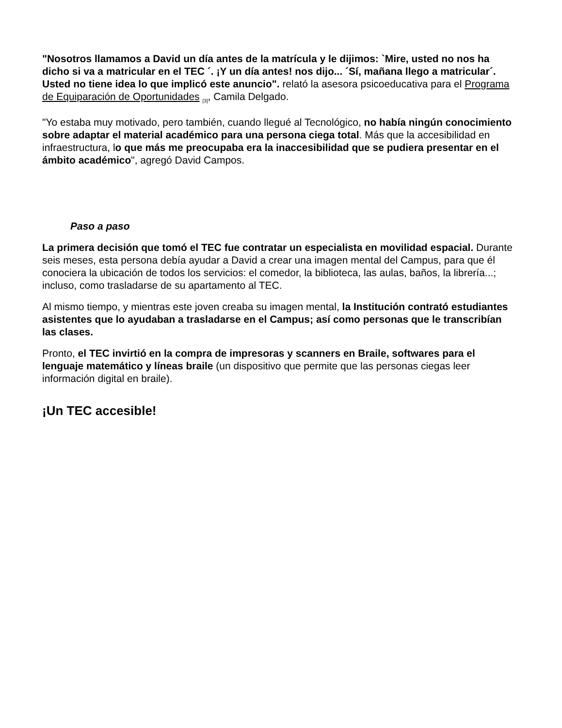"Nosotros llamamos a David un día antes de la matrícula y le dijimos: `Mire, usted no nos ha dicho si va a matricular en el TEC ´. ¡Y un día antes! nos dijo... ´Sí, mañana llego a matricular´. Usted no tiene idea lo que implicó este anuncio". relató la asesora psicoeducativa para el Programa de Equiparación de Oportunidades <sub>[3]</sub>, Camila Delgado.
"Yo estaba muy motivado, pero también, cuando llegué al Tecnológico, no había ningún conocimiento sobre adaptar el material académico para una persona ciega total. Más que la accesibilidad en infraestructura, lo que más me preocupaba era la inaccesibilidad que se pudiera presentar en el ámbito académico", agregó David Campos.
Paso a paso
La primera decisión que tomó el TEC fue contratar un especialista en movilidad espacial. Durante seis meses, esta persona debía ayudar a David a crear una imagen mental del Campus, para que él conociera la ubicación de todos los servicios: el comedor, la biblioteca, las aulas, baños, la librería...; incluso, como trasladarse de su apartamento al TEC.
Al mismo tiempo, y mientras este joven creaba su imagen mental, la Institución contrató estudiantes asistentes que lo ayudaban a trasladarse en el Campus; así como personas que le transcribían las clases.
Pronto, el TEC invirtió en la compra de impresoras y scanners en Braile, softwares para el lenguaje matemático y líneas braile (un dispositivo que permite que las personas ciegas leer información digital en braile).
¡Un TEC accesible!